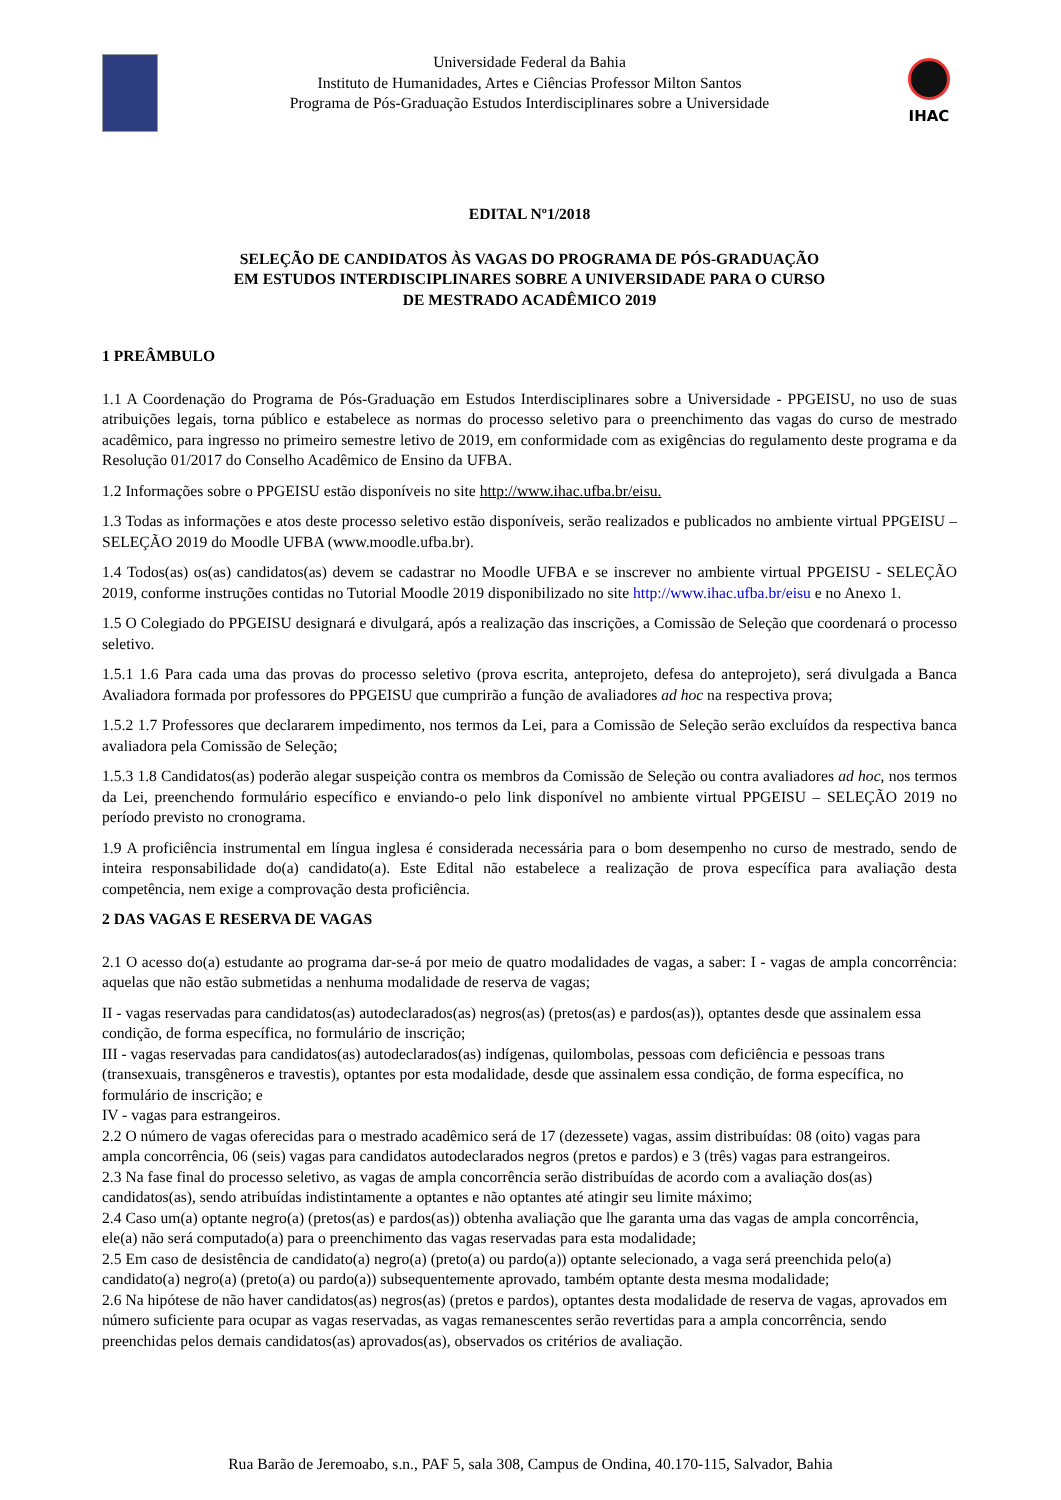Universidade Federal da Bahia
Instituto de Humanidades, Artes e Ciências Professor Milton Santos
Programa de Pós-Graduação Estudos Interdisciplinares sobre a Universidade
IHAC
EDITAL Nº1/2018
SELEÇÃO DE CANDIDATOS ÀS VAGAS DO PROGRAMA DE PÓS-GRADUAÇÃO
EM ESTUDOS INTERDISCIPLINARES SOBRE A UNIVERSIDADE PARA O CURSO
DE MESTRADO ACADÊMICO 2019
1 PREÂMBULO
1.1 A Coordenação do Programa de Pós-Graduação em Estudos Interdisciplinares sobre a Universidade - PPGEISU, no uso de suas atribuições legais, torna público e estabelece as normas do processo seletivo para o preenchimento das vagas do curso de mestrado acadêmico, para ingresso no primeiro semestre letivo de 2019, em conformidade com as exigências do regulamento deste programa e da Resolução 01/2017 do Conselho Acadêmico de Ensino da UFBA.
1.2 Informações sobre o PPGEISU estão disponíveis no site http://www.ihac.ufba.br/eisu.
1.3 Todas as informações e atos deste processo seletivo estão disponíveis, serão realizados e publicados no ambiente virtual PPGEISU – SELEÇÃO 2019 do Moodle UFBA (www.moodle.ufba.br).
1.4 Todos(as) os(as) candidatos(as) devem se cadastrar no Moodle UFBA e se inscrever no ambiente virtual PPGEISU - SELEÇÃO 2019, conforme instruções contidas no Tutorial Moodle 2019 disponibilizado no site http://www.ihac.ufba.br/eisu e no Anexo 1.
1.5 O Colegiado do PPGEISU designará e divulgará, após a realização das inscrições, a Comissão de Seleção que coordenará o processo seletivo.
1.5.1 1.6 Para cada uma das provas do processo seletivo (prova escrita, anteprojeto, defesa do anteprojeto), será divulgada a Banca Avaliadora formada por professores do PPGEISU que cumprirão a função de avaliadores ad hoc na respectiva prova;
1.5.2 1.7 Professores que declararem impedimento, nos termos da Lei, para a Comissão de Seleção serão excluídos da respectiva banca avaliadora pela Comissão de Seleção;
1.5.3 1.8 Candidatos(as) poderão alegar suspeição contra os membros da Comissão de Seleção ou contra avaliadores ad hoc, nos termos da Lei, preenchendo formulário específico e enviando-o pelo link disponível no ambiente virtual PPGEISU – SELEÇÃO 2019 no período previsto no cronograma.
1.9 A proficiência instrumental em língua inglesa é considerada necessária para o bom desempenho no curso de mestrado, sendo de inteira responsabilidade do(a) candidato(a). Este Edital não estabelece a realização de prova específica para avaliação desta competência, nem exige a comprovação desta proficiência.
2 DAS VAGAS E RESERVA DE VAGAS
2.1 O acesso do(a) estudante ao programa dar-se-á por meio de quatro modalidades de vagas, a saber: I - vagas de ampla concorrência: aquelas que não estão submetidas a nenhuma modalidade de reserva de vagas;
II - vagas reservadas para candidatos(as) autodeclarados(as) negros(as) (pretos(as) e pardos(as)), optantes desde que assinalem essa condição, de forma específica, no formulário de inscrição;
III - vagas reservadas para candidatos(as) autodeclarados(as) indígenas, quilombolas, pessoas com deficiência e pessoas trans (transexuais, transgêneros e travestis), optantes por esta modalidade, desde que assinalem essa condição, de forma específica, no formulário de inscrição; e
IV - vagas para estrangeiros.
2.2 O número de vagas oferecidas para o mestrado acadêmico será de 17 (dezessete) vagas, assim distribuídas: 08 (oito) vagas para ampla concorrência, 06 (seis) vagas para candidatos autodeclarados negros (pretos e pardos) e 3 (três) vagas para estrangeiros.
2.3 Na fase final do processo seletivo, as vagas de ampla concorrência serão distribuídas de acordo com a avaliação dos(as) candidatos(as), sendo atribuídas indistintamente a optantes e não optantes até atingir seu limite máximo;
2.4 Caso um(a) optante negro(a) (pretos(as) e pardos(as)) obtenha avaliação que lhe garanta uma das vagas de ampla concorrência, ele(a) não será computado(a) para o preenchimento das vagas reservadas para esta modalidade;
2.5 Em caso de desistência de candidato(a) negro(a) (preto(a) ou pardo(a)) optante selecionado, a vaga será preenchida pelo(a) candidato(a) negro(a) (preto(a) ou pardo(a)) subsequentemente aprovado, também optante desta mesma modalidade;
2.6 Na hipótese de não haver candidatos(as) negros(as) (pretos e pardos), optantes desta modalidade de reserva de vagas, aprovados em número suficiente para ocupar as vagas reservadas, as vagas remanescentes serão revertidas para a ampla concorrência, sendo preenchidas pelos demais candidatos(as) aprovados(as), observados os critérios de avaliação.
Rua Barão de Jeremoabo, s.n., PAF 5, sala 308, Campus de Ondina, 40.170-115, Salvador, Bahia